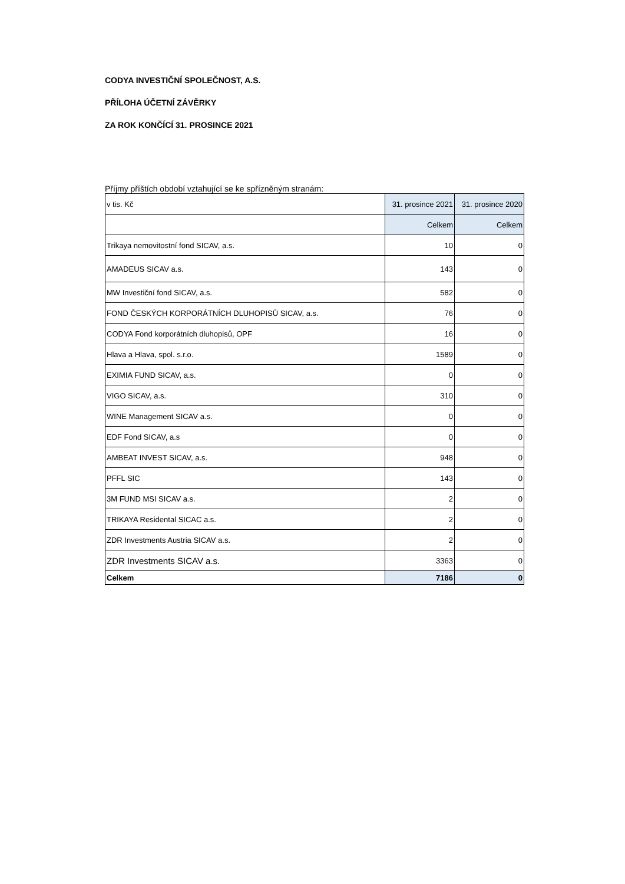CODYA INVESTIČNÍ SPOLEČNOST, A.S.
PŘÍLOHA ÚČETNÍ ZÁVĚRKY
ZA ROK KONČÍCÍ 31. PROSINCE 2021
Příjmy příštích období vztahující se ke spřízněným stranám:
| v tis. Kč | 31. prosince 2021 | 31. prosince 2020 |
| --- | --- | --- |
| | Celkem | Celkem |
| Trikaya nemovitostní fond SICAV, a.s. | 10 | 0 |
| AMADEUS SICAV a.s. | 143 | 0 |
| MW Investiční fond SICAV, a.s. | 582 | 0 |
| FOND ČESKÝCH KORPORÁTNÍCH DLUHOPISŮ SICAV, a.s. | 76 | 0 |
| CODYA Fond korporátních dluhopisů, OPF | 16 | 0 |
| Hlava a Hlava, spol. s.r.o. | 1589 | 0 |
| EXIMIA FUND SICAV, a.s. | 0 | 0 |
| VIGO SICAV, a.s. | 310 | 0 |
| WINE Management SICAV a.s. | 0 | 0 |
| EDF Fond SICAV, a.s | 0 | 0 |
| AMBEAT INVEST SICAV, a.s. | 948 | 0 |
| PFFL SIC | 143 | 0 |
| 3M FUND MSI SICAV a.s. | 2 | 0 |
| TRIKAYA Residental SICAC a.s. | 2 | 0 |
| ZDR Investments Austria SICAV a.s. | 2 | 0 |
| ZDR Investments SICAV a.s. | 3363 | 0 |
| Celkem | 7186 | 0 |